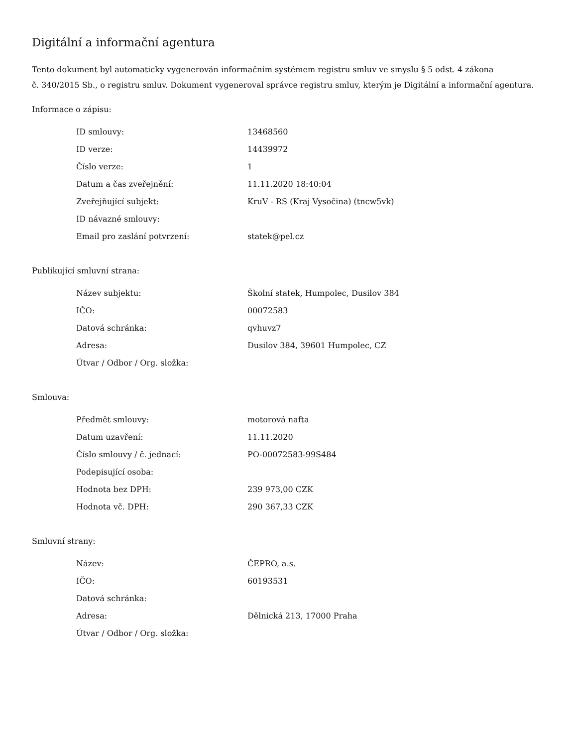Digitální a informační agentura
Tento dokument byl automaticky vygenerován informačním systémem registru smluv ve smyslu § 5 odst. 4 zákona
č. 340/2015 Sb., o registru smluv. Dokument vygeneroval správce registru smluv, kterým je Digitální a informační agentura.
Informace o zápisu:
| ID smlouvy: | 13468560 |
| ID verze: | 14439972 |
| Číslo verze: | 1 |
| Datum a čas zveřejnění: | 11.11.2020 18:40:04 |
| Zveřejňující subjekt: | KruV - RS (Kraj Vysočina) (tncw5vk) |
| ID návazné smlouvy: | |
| Email pro zaslání potvrzení: | statek@pel.cz |
Publikující smluvní strana:
| Název subjektu: | Školní statek, Humpolec, Dusilov 384 |
| IČO: | 00072583 |
| Datová schránka: | qvhuvz7 |
| Adresa: | Dusilov 384, 39601 Humpolec, CZ |
| Útvar / Odbor / Org. složka: | |
Smlouva:
| Předmět smlouvy: | motorová nafta |
| Datum uzavření: | 11.11.2020 |
| Číslo smlouvy / č. jednací: | PO-00072583-99S484 |
| Podepisující osoba: | |
| Hodnota bez DPH: | 239 973,00 CZK |
| Hodnota vč. DPH: | 290 367,33 CZK |
Smluvní strany:
| Název: | ČEPRO, a.s. |
| IČO: | 60193531 |
| Datová schránka: | |
| Adresa: | Dělnická 213, 17000 Praha |
| Útvar / Odbor / Org. složka: | |